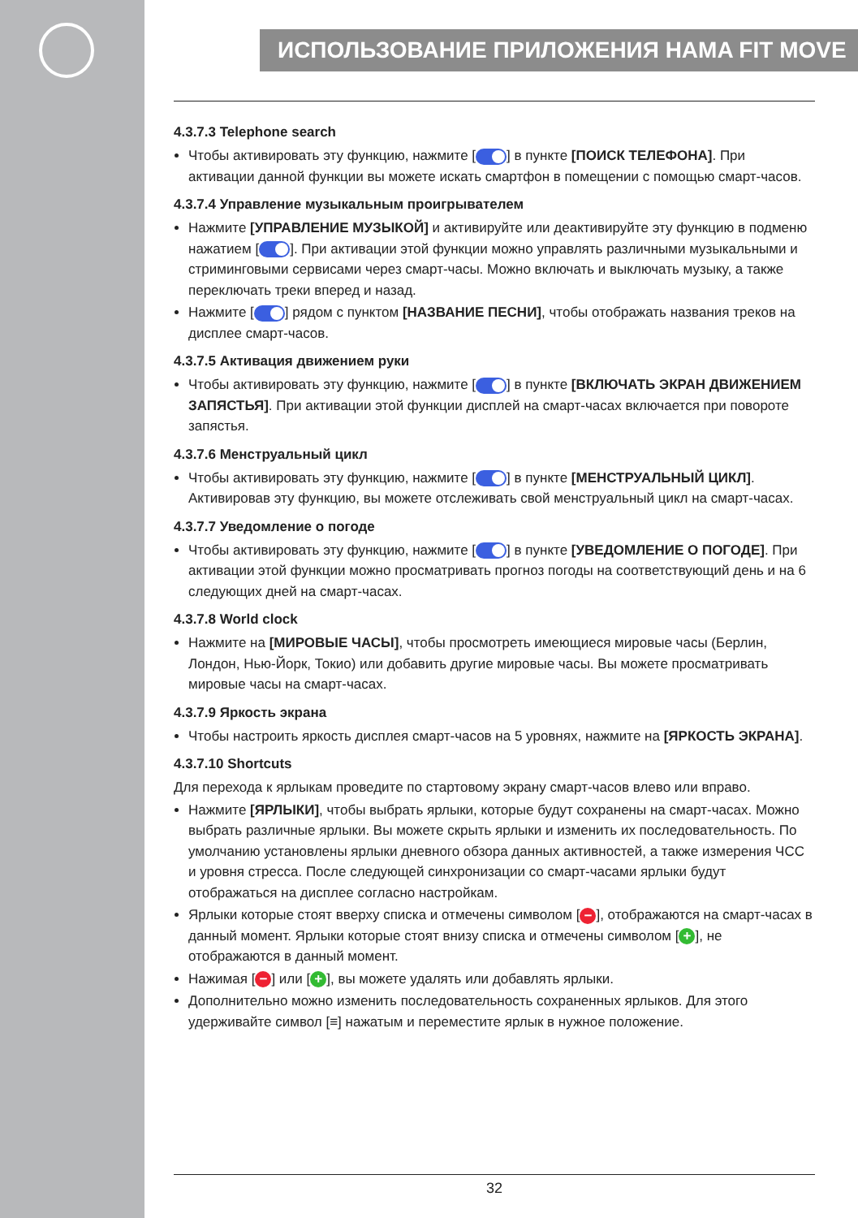ИСПОЛЬЗОВАНИЕ ПРИЛОЖЕНИЯ HAMA FIT MOVE
4.3.7.3 Telephone search
Чтобы активировать эту функцию, нажмите [ ] в пункте [ПОИСК ТЕЛЕФОНА]. При активации данной функции вы можете искать смартфон в помещении с помощью смарт-часов.
4.3.7.4 Управление музыкальным проигрывателем
Нажмите [УПРАВЛЕНИЕ МУЗЫКОЙ] и активируйте или деактивируйте эту функцию в подменю нажатием [ ]. При активации этой функции можно управлять различными музыкальными и стриминговыми сервисами через смарт-часы. Можно включать и выключать музыку, а также переключать треки вперед и назад.
Нажмите [ ] рядом с пунктом [НАЗВАНИЕ ПЕСНИ], чтобы отображать названия треков на дисплее смарт-часов.
4.3.7.5 Активация движением руки
Чтобы активировать эту функцию, нажмите [ ] в пункте [ВКЛЮЧАТЬ ЭКРАН ДВИЖЕНИЕМ ЗАПЯСТЬЯ]. При активации этой функции дисплей на смарт-часах включается при повороте запястья.
4.3.7.6 Менструальный цикл
Чтобы активировать эту функцию, нажмите [ ] в пункте [МЕНСТРУАЛЬНЫЙ ЦИКЛ]. Активировав эту функцию, вы можете отслеживать свой менструальный цикл на смарт-часах.
4.3.7.7 Уведомление о погоде
Чтобы активировать эту функцию, нажмите [ ] в пункте [УВЕДОМЛЕНИЕ О ПОГОДЕ]. При активации этой функции можно просматривать прогноз погоды на соответствующий день и на 6 следующих дней на смарт-часах.
4.3.7.8 World clock
Нажмите на [МИРОВЫЕ ЧАСЫ], чтобы просмотреть имеющиеся мировые часы (Берлин, Лондон, Нью-Йорк, Токио) или добавить другие мировые часы. Вы можете просматривать мировые часы на смарт-часах.
4.3.7.9 Яркость экрана
Чтобы настроить яркость дисплея смарт-часов на 5 уровнях, нажмите на [ЯРКОСТЬ ЭКРАНА].
4.3.7.10 Shortcuts
Для перехода к ярлыкам проведите по стартовому экрану смарт-часов влево или вправо.
Нажмите [ЯРЛЫКИ], чтобы выбрать ярлыки, которые будут сохранены на смарт-часах. Можно выбрать различные ярлыки. Вы можете скрыть ярлыки и изменить их последовательность. По умолчанию установлены ярлыки дневного обзора данных активностей, а также измерения ЧСС и уровня стресса. После следующей синхронизации со смарт-часами ярлыки будут отображаться на дисплее согласно настройкам.
Ярлыки которые стоят вверху списка и отмечены символом [−], отображаются на смарт-часах в данный момент. Ярлыки которые стоят внизу списка и отмечены символом [+], не отображаются в данный момент.
Нажимая [−] или [+], вы можете удалять или добавлять ярлыки.
Дополнительно можно изменить последовательность сохраненных ярлыков. Для этого удерживайте символ [≡] нажатым и переместите ярлык в нужное положение.
32